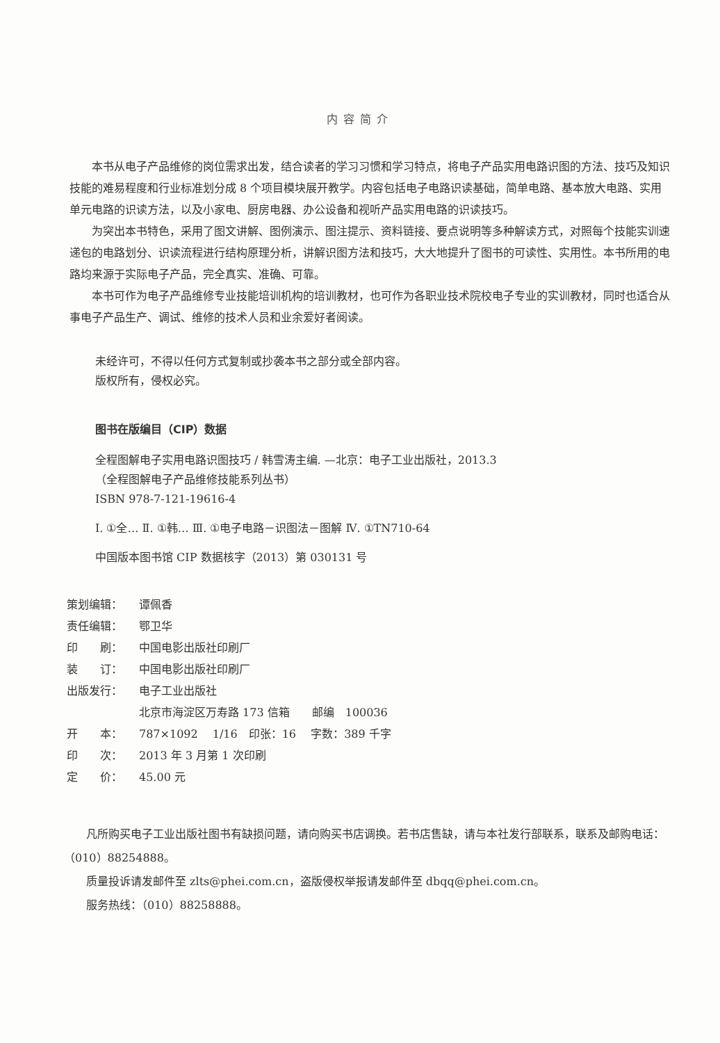内容简介
本书从电子产品维修的岗位需求出发，结合读者的学习习惯和学习特点，将电子产品实用电路识图的方法、技巧及知识技能的难易程度和行业标准划分成 8 个项目模块展开教学。内容包括电子电路识读基础，简单电路、基本放大电路、实用单元电路的识读方法，以及小家电、厨房电器、办公设备和视听产品实用电路的识读技巧。
为突出本书特色，采用了图文讲解、图例演示、图注提示、资料链接、要点说明等多种解读方式，对照每个技能实训速递包的电路划分、识读流程进行结构原理分析，讲解识图方法和技巧，大大地提升了图书的可读性、实用性。本书所用的电路均来源于实际电子产品，完全真实、准确、可靠。
本书可作为电子产品维修专业技能培训机构的培训教材，也可作为各职业技术院校电子专业的实训教材，同时也适合从事电子产品生产、调试、维修的技术人员和业余爱好者阅读。
未经许可，不得以任何方式复制或抄袭本书之部分或全部内容。
版权所有，侵权必究。
图书在版编目（CIP）数据
全程图解电子实用电路识图技巧 / 韩雪涛主编. —北京：电子工业出版社，2013.3
（全程图解电子产品维修技能系列丛书）
ISBN 978-7-121-19616-4
Ⅰ. ①全… Ⅱ. ①韩… Ⅲ. ①电子电路－识图法－图解 Ⅳ. ①TN710-64
中国版本图书馆 CIP 数据核字（2013）第 030131 号
| 策划编辑： | 谭佩香 |
| 责任编辑： | 鄂卫华 |
| 印 刷： | 中国电影出版社印刷厂 |
| 装 订： | 中国电影出版社印刷厂 |
| 出版发行： | 电子工业出版社 北京市海淀区万寿路 173 信箱 邮编 100036 |
| 开 本： | 787×1092 1/16 印张：16 字数：389 千字 |
| 印 次： | 2013 年 3 月第 1 次印刷 |
| 定 价： | 45.00 元 |
凡所购买电子工业出版社图书有缺损问题，请向购买书店调换。若书店售缺，请与本社发行部联系，联系及邮购电话：（010）88254888。
质量投诉请发邮件至 zlts@phei.com.cn，盗版侵权举报请发邮件至 dbqq@phei.com.cn。
服务热线：（010）88258888。